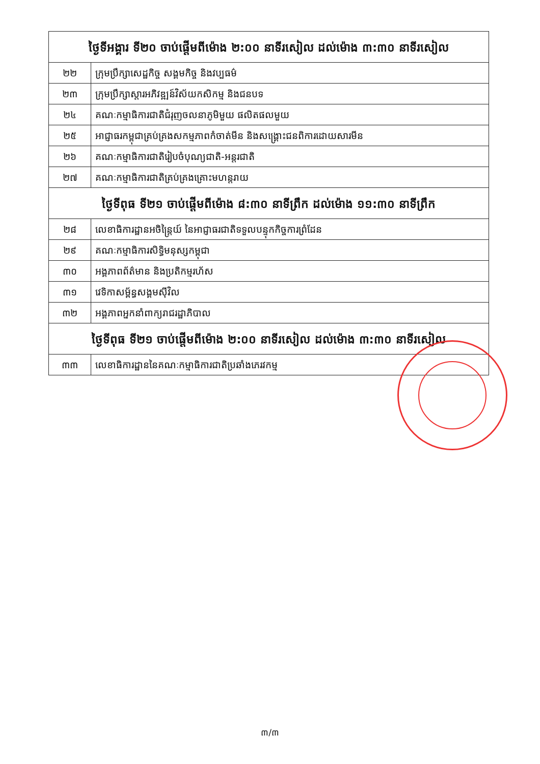| ថ្ងៃទីអង្គារ ទី២០ ចាប់ផ្តើមពីម៉ោង ២:០០ នាទីរសៀល ដល់ម៉ោង ៣:៣០ នាទីរសៀល | |
| --- | --- |
| ២២ | ក្រុមប្រឹក្សាសេដ្ឋកិច្ច សង្គមកិច្ច និងវប្បធម៌ |
| ២៣ | ក្រុមប្រឹក្សាស្តារអភិវឌ្ឍន៍វិស័យកសិកម្ម និងជនបទ |
| ២៤ | គណៈកម្មាធិការជាតិជំរុញចលនាភូមិមួយ ផលិតផលមួយ |
| ២៥ | អាជ្ញាធរកម្ពុជាគ្រប់គ្រងសកម្មភាពកំចាត់មីន និងសង្គ្រោះជនពិការដោយសារមីន |
| ២៦ | គណៈកម្មាធិការជាតិរៀបចំបុណ្យជាតិ-អន្តរជាតិ |
| ២៧ | គណៈកម្មាធិការជាតិគ្រប់គ្រងគ្រោះមហន្តរាយ |
| ថ្ងៃទីពុធ ទី២១ ចាប់ផ្តើមពីម៉ោង ៨:៣០ នាទីព្រឹក ដល់ម៉ោង ១១:៣០ នាទីព្រឹក | |
| ២៨ | លេខាធិការដ្ឋានអចិន្ត្រៃយ៍ នៃអាជ្ញាធរជាតិទទួលបន្ទុកកិច្ចការព្រំដែន |
| ២៩ | គណៈកម្មាធិការសិទ្ធិមនុស្សកម្ពុជា |
| ៣០ | អង្គភាពព័ត៌មាន និងប្រតិកម្មរហ័ស |
| ៣១ | វេទិកាសម្ព័ន្ធសង្គមស៊ីវិល |
| ៣២ | អង្គភាពអ្នកនាំពាក្យរាជរដ្ឋាភិបាល |
| ថ្ងៃទីពុធ ទី២១ ចាប់ផ្តើមពីម៉ោង ២:០០ នាទីរសៀល ដល់ម៉ោង ៣:៣០ នាទីរសៀល | |
| ៣៣ | លេខាធិការដ្ឋាននៃគណៈកម្មាធិការជាតិប្រឆាំងភេរវកម្ម |
៣/៣